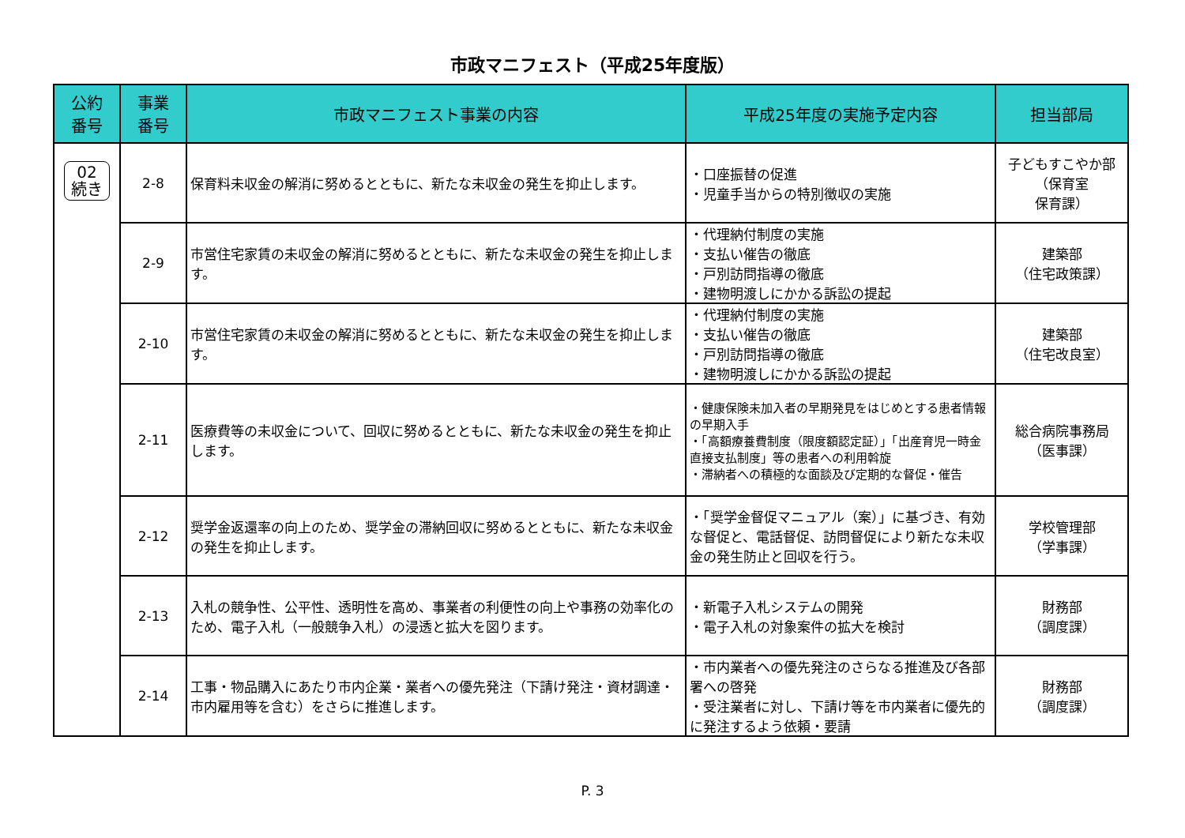市政マニフェスト（平成25年度版）
| 公約 番号 | 事業 番号 | 市政マニフェスト事業の内容 | 平成25年度の実施予定内容 | 担当部局 |
| --- | --- | --- | --- | --- |
| 02 続き | 2-8 | 保育料未収金の解消に努めるとともに、新たな未収金の発生を抑止します。 | ・口座振替の促進 ・児童手当からの特別徴収の実施 | 子どもすこやか部 （保育室 保育課） |
| | 2-9 | 市営住宅家賃の未収金の解消に努めるとともに、新たな未収金の発生を抑止します。 | ・代理納付制度の実施 ・支払い催告の徹底 ・戸別訪問指導の徹底 ・建物明渡しにかかる訴訟の提起 | 建築部 （住宅政策課） |
| | 2-10 | 市営住宅家賃の未収金の解消に努めるとともに、新たな未収金の発生を抑止します。 | ・代理納付制度の実施 ・支払い催告の徹底 ・戸別訪問指導の徹底 ・建物明渡しにかかる訴訟の提起 | 建築部 （住宅改良室） |
| | 2-11 | 医療費等の未収金について、回収に努めるとともに、新たな未収金の発生を抑止します。 | ・健康保険未加入者の早期発見をはじめとする患者情報の早期入手 ・「高額療養費制度（限度額認定証）」「出産育児一時金直接支払制度」等の患者への利用斡旋 ・滞納者への積極的な面談及び定期的な督促・催告 | 総合病院事務局 （医事課） |
| | 2-12 | 奨学金返還率の向上のため、奨学金の滞納回収に努めるとともに、新たな未収金の発生を抑止します。 | ・「奨学金督促マニュアル（案）」に基づき、有効な督促と、電話督促、訪問督促により新たな未収金の発生防止と回収を行う。 | 学校管理部 （学事課） |
| | 2-13 | 入札の競争性、公平性、透明性を高め、事業者の利便性の向上や事務の効率化のため、電子入札（一般競争入札）の浸透と拡大を図ります。 | ・新電子入札システムの開発 ・電子入札の対象案件の拡大を検討 | 財務部 （調度課） |
| | 2-14 | 工事・物品購入にあたり市内企業・業者への優先発注（下請け発注・資材調達・市内雇用等を含む）をさらに推進します。 | ・市内業者への優先発注のさらなる推進及び各部署への啓発 ・受注業者に対し、下請け等を市内業者に優先的に発注するよう依頼・要請 | 財務部 （調度課） |
P. 3